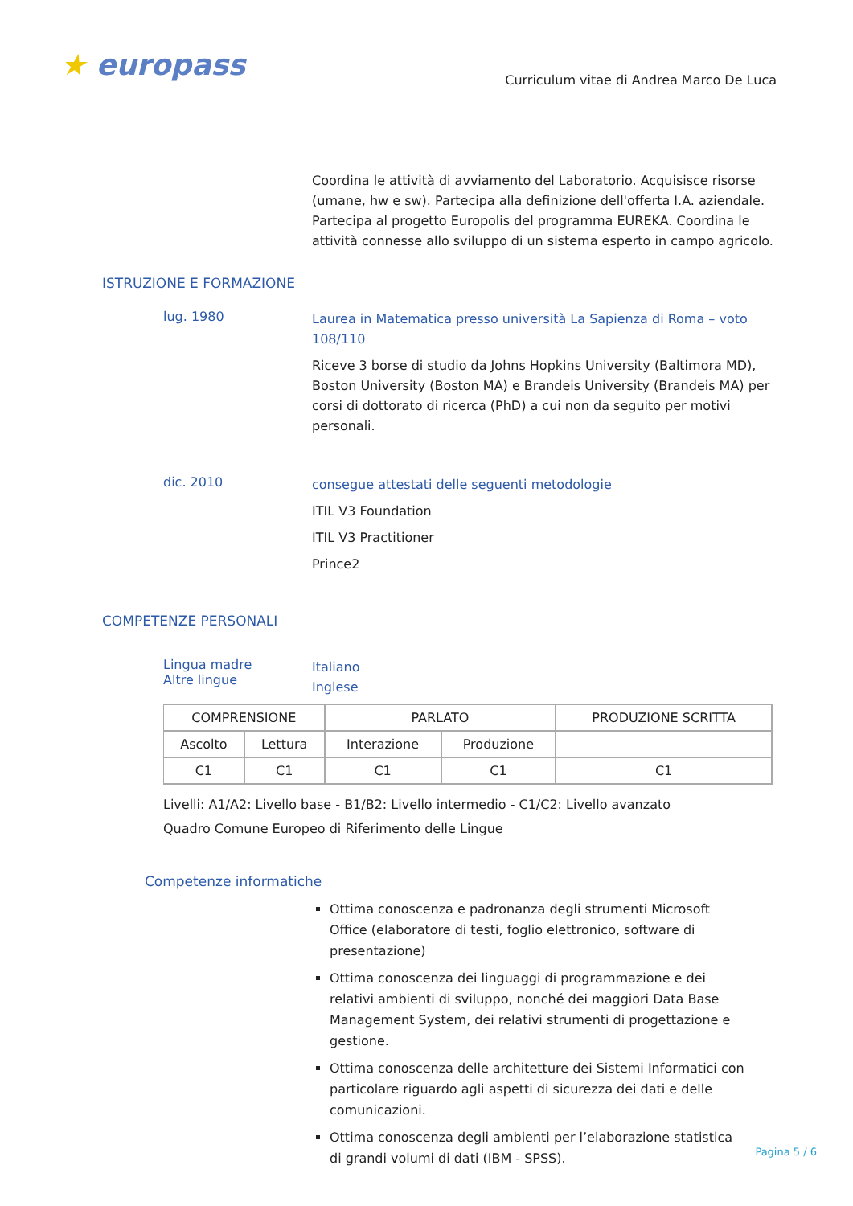★ europass
Curriculum vitae di Andrea Marco De Luca
Coordina le attività di avviamento del Laboratorio. Acquisisce risorse (umane, hw e sw). Partecipa alla definizione dell'offerta I.A. aziendale. Partecipa al progetto Europolis del programma EUREKA. Coordina le attività connesse allo sviluppo di un sistema esperto in campo agricolo.
ISTRUZIONE E FORMAZIONE
lug. 1980
Laurea in Matematica presso università La Sapienza di Roma – voto 108/110
Riceve 3 borse di studio da Johns Hopkins University (Baltimora MD), Boston University (Boston MA) e Brandeis University (Brandeis MA) per corsi di dottorato di ricerca (PhD) a cui non da seguito per motivi personali.
dic. 2010
consegue attestati delle seguenti metodologie
ITIL V3 Foundation
ITIL V3 Practitioner
Prince2
COMPETENZE PERSONALI
Lingua madre
Altre lingue
Italiano
Inglese
| COMPRENSIONE | | PARLATO | | PRODUZIONE SCRITTA |
| Ascolto | Lettura | Interazione | Produzione | |
| C1 | C1 | C1 | C1 | C1 |
Livelli: A1/A2: Livello base - B1/B2: Livello intermedio - C1/C2: Livello avanzato
Quadro Comune Europeo di Riferimento delle Lingue
Competenze informatiche
Ottima conoscenza e padronanza degli strumenti Microsoft Office (elaboratore di testi, foglio elettronico, software di presentazione)
Ottima conoscenza dei linguaggi di programmazione e dei relativi ambienti di sviluppo, nonché dei maggiori Data Base Management System, dei relativi strumenti di progettazione e gestione.
Ottima conoscenza delle architetture dei Sistemi Informatici con particolare riguardo agli aspetti di sicurezza dei dati e delle comunicazioni.
Ottima conoscenza degli ambienti per l’elaborazione statistica di grandi volumi di dati (IBM - SPSS).
Pagina 5 / 6